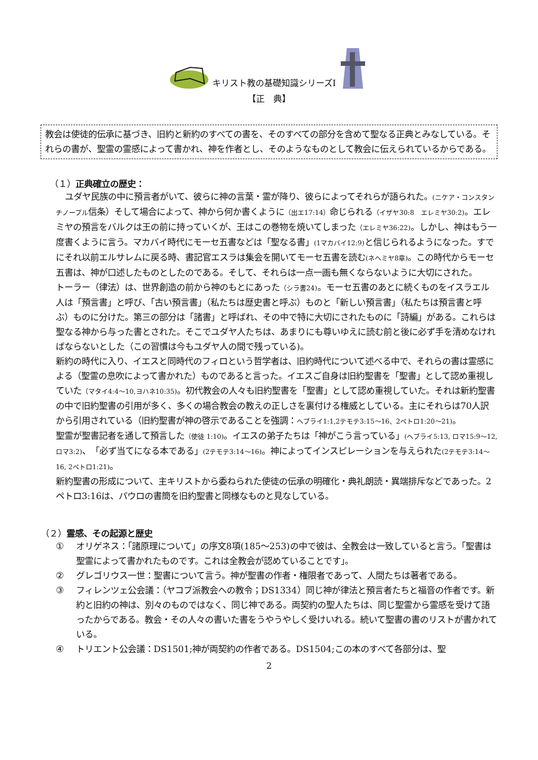キリスト教の基礎知識シリーズⅠ
【正　典】
教会は使徒的伝承に基づき、旧約と新約のすべての書を、そのすべての部分を含めて聖なる正典とみなしている。それらの書が、聖霊の霊感によって書かれ、神を作者とし、そのようなものとして教会に伝えられているからである。
（１）正典確立の歴史：
ユダヤ民族の中に預言者がいて、彼らに神の言葉・霊が降り、彼らによってそれらが語られた。(ニケア・コンスタンチノープル信条）そして場合によって、神から何か書くように（出エ17:14）命じられる（イザヤ30:8　エレミヤ30:2)。エレミヤの預言をバルクは王の前に持っていくが、王はこの巻物を焼いてしまった（エレミヤ36:22)。しかし、神はもう一度書くように言う。マカバイ時代にモーセ五書などは「聖なる書」(1マカバイ12:9) と信じられるようになった。すでにそれ以前エルサレムに戻る時、書記官エスラは集会を開いてモーセ五書を読む(ネヘミヤ8章)。この時代からモーセ五書は、神が口述したものとしたのである。そして、それらは一点一画も無くならないように大切にされた。
トーラー（律法）は、世界創造の前から神のもとにあった（シラ書24)。モーセ五書のあとに続くものをイスラエル人は「預言書」と呼び、「古い預言書」（私たちは歴史書と呼ぶ）ものと「新しい預言書」（私たちは預言書と呼ぶ）ものに分けた。第三の部分は「諸書」と呼ばれ、その中で特に大切にされたものに「詩編」がある。これらは聖なる神から与った書とされた。そこでユダヤ人たちは、あまりにも尊いゆえに読む前と後に必ず手を清めなければならないとした（この習慣は今もユダヤ人の間で残っている)。
新約の時代に入り、イエスと同時代のフィロという哲学者は、旧約時代について述べる中で、それらの書は霊感による（聖霊の息吹によって書かれた）ものであると言った。イエスご自身は旧約聖書を「聖書」として認め重視していた（マタイ4:4～10,ヨハネ10:35)。初代教会の人々も旧約聖書を「聖書」として認め重視していた。それは新約聖書の中で旧約聖書の引用が多く、多くの場合教会の教えの正しさを裏付ける権威としている。主にそれらは70人訳から引用されている（旧約聖書が神の啓示であることを強調：ヘブライ1:1,2テモテ3:15～16、2ペトロ1:20～21)。
聖霊が聖書記者を通して預言した（使徒 1:10)。イエスの弟子たちは「神がこう言っている」(ヘブライ5:13, ロマ15:9～12, ロマ3:2)、「必ず当てになる本である」(2テモテ3:14～16)。神によってインスピレーションを与えられた(2テモテ3:14～16, 2ペトロ1:21)。
新約聖書の形成について、主キリストから委ねられた使徒の伝承の明確化・典礼朗読・異端排斥などであった。2ペトロ3:16は、パウロの書簡を旧約聖書と同様なものと見なしている。
（２）霊感、その起源と歴史
① オリゲネス：「諸原理について」の序文8項(185～253)の中で彼は、全教会は一致していると言う。「聖書は聖霊によって書かれたものです。これは全教会が認めていることです」。
② グレゴリウス一世：聖書について言う。神が聖書の作者・権限者であって、人間たちは著者である。
③ フィレンツェ公会議：（ヤコブ派教会への教令；DS1334）同じ神が律法と預言者たちと福音の作者です。新約と旧約の神は、別々のものではなく、同じ神である。両契約の聖人たちは、同じ聖霊から霊感を受けて語ったからである。教会・その人々の書いた書をうやうやしく受けいれる。続いて聖書の書のリストが書かれている。
④ トリエント公会議：DS1501;神が両契約の作者である。DS1504;この本のすべて各部分は、聖
2